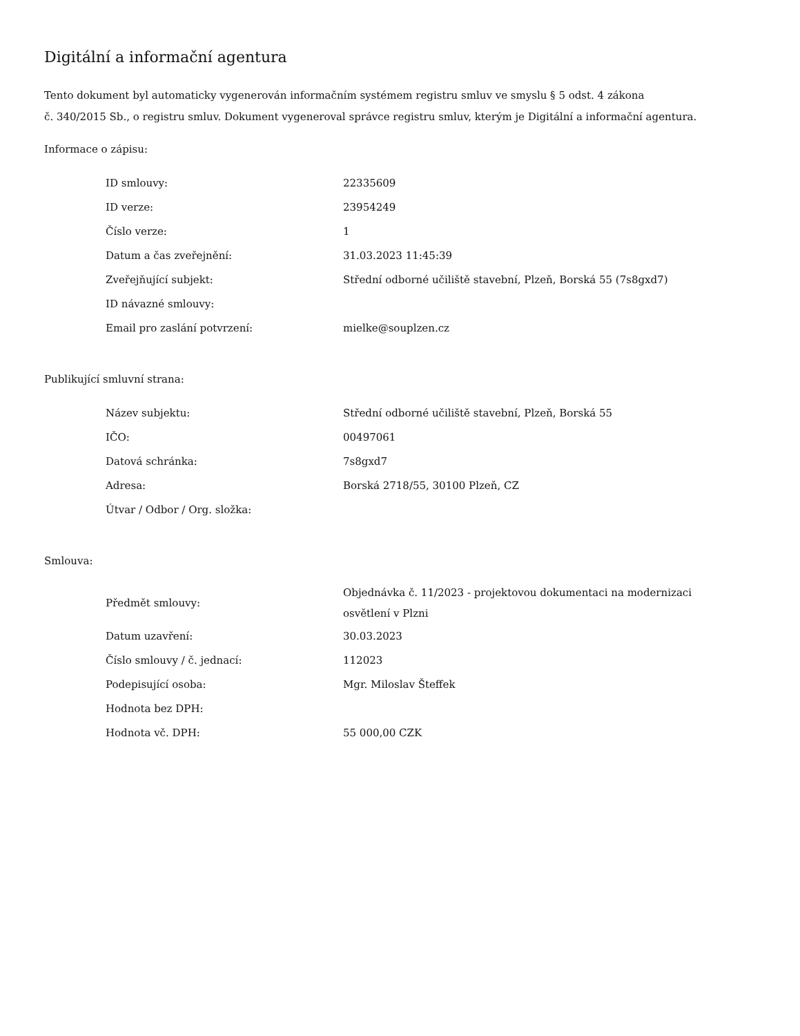Digitální a informační agentura
Tento dokument byl automaticky vygenerován informačním systémem registru smluv ve smyslu § 5 odst. 4 zákona
č. 340/2015 Sb., o registru smluv. Dokument vygeneroval správce registru smluv, kterým je Digitální a informační agentura.
Informace o zápisu:
| ID smlouvy: | 22335609 |
| ID verze: | 23954249 |
| Číslo verze: | 1 |
| Datum a čas zveřejnění: | 31.03.2023 11:45:39 |
| Zveřejňující subjekt: | Střední odborné učiliště stavební, Plzeň, Borská 55 (7s8gxd7) |
| ID návazné smlouvy: | |
| Email pro zaslání potvrzení: | mielke@souplzen.cz |
Publikující smluvní strana:
| Název subjektu: | Střední odborné učiliště stavební, Plzeň, Borská 55 |
| IČO: | 00497061 |
| Datová schránka: | 7s8gxd7 |
| Adresa: | Borská 2718/55, 30100 Plzeň, CZ |
| Útvar / Odbor / Org. složka: | |
Smlouva:
| Předmět smlouvy: | Objednávka č. 11/2023 - projektovou dokumentaci na modernizaci osvětlení v Plzni |
| Datum uzavření: | 30.03.2023 |
| Číslo smlouvy / č. jednací: | 112023 |
| Podepisující osoba: | Mgr. Miloslav Šteffek |
| Hodnota bez DPH: | |
| Hodnota vč. DPH: | 55 000,00 CZK |